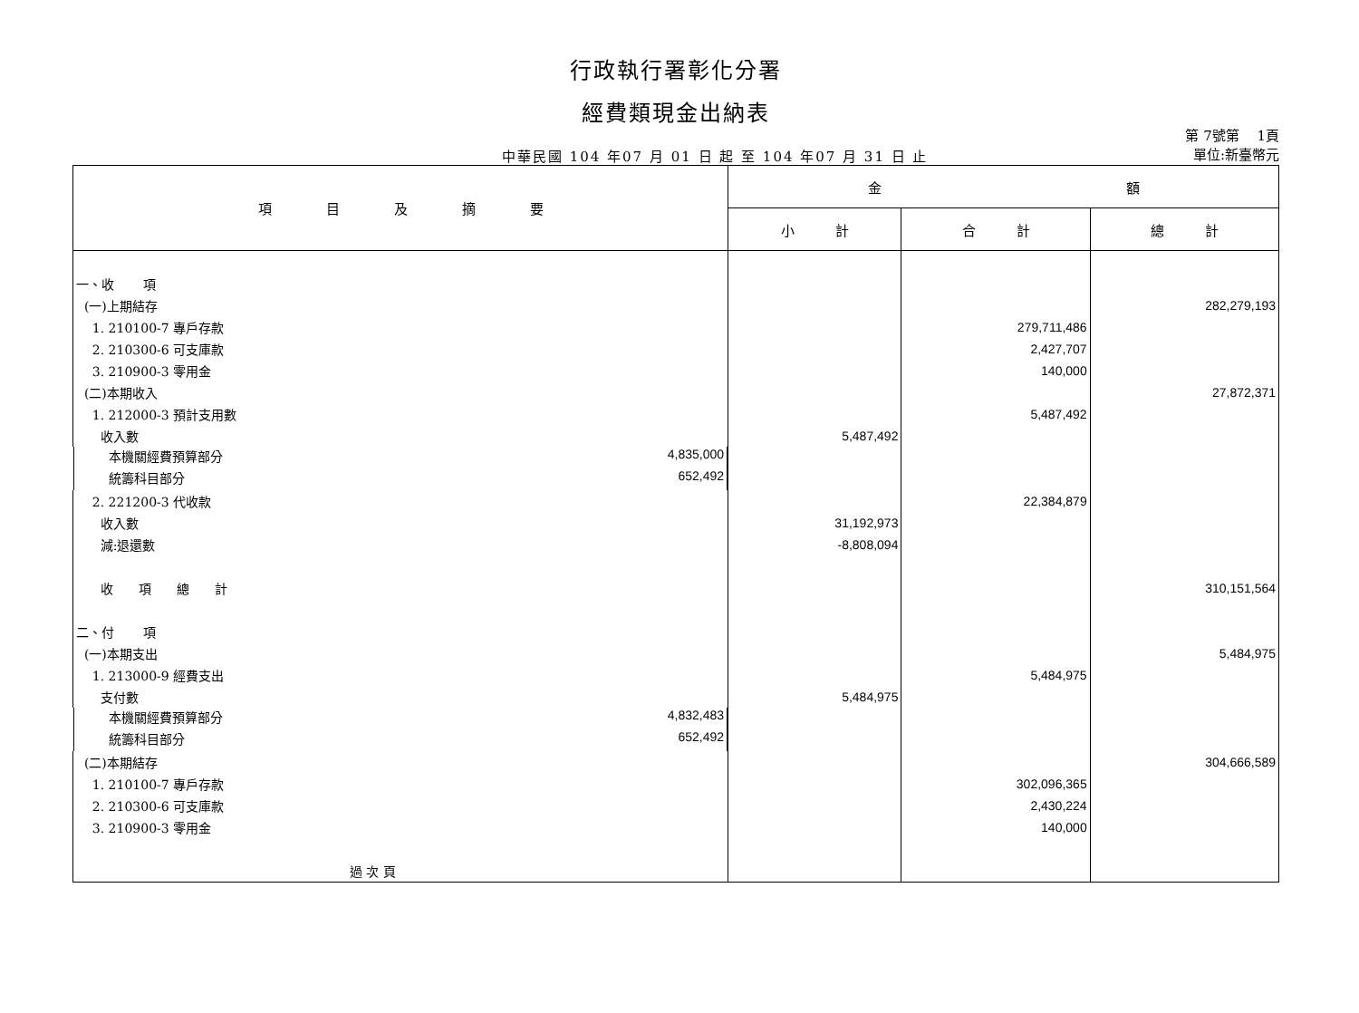行政執行署彰化分署
經費類現金出納表
中華民國 104 年07 月 01 日 起 至 104 年07 月 31 日 止
第 7號第　 1頁
單位:新臺幣元
| 項 目 及 摘 要 | 金 額 | | |
| --- | --- | --- | --- |
| | 小 計 | 合 計 | 總 計 |
| 一、收 項 | | | |
| (一)上期結存 | | | 282,279,193 |
| 1. 210100-7 專戶存款 | | 279,711,486 | |
| 2. 210300-6 可支庫款 | | 2,427,707 | |
| 3. 210900-3 零用金 | | 140,000 | |
| (二)本期收入 | | | 27,872,371 |
| 1. 212000-3 預計支用數 | | 5,487,492 | |
| 收入數 | 5,487,492 | | |
| 本機關經費預算部分 4,835,000 | | | |
| 統籌科目部分 652,492 | | | |
| 2. 221200-3 代收款 | | 22,384,879 | |
| 收入數 | 31,192,973 | | |
| 減:退還數 | -8,808,094 | | |
| 收 項 總 計 | | | 310,151,564 |
| 二、付 項 | | | |
| (一)本期支出 | | | 5,484,975 |
| 1. 213000-9 經費支出 | | 5,484,975 | |
| 支付數 | 5,484,975 | | |
| 本機關經費預算部分 4,832,483 | | | |
| 統籌科目部分 652,492 | | | |
| (二)本期結存 | | | 304,666,589 |
| 1. 210100-7 專戶存款 | | 302,096,365 | |
| 2. 210300-6 可支庫款 | | 2,430,224 | |
| 3. 210900-3 零用金 | | 140,000 | |
| 過 次 頁 | | | |